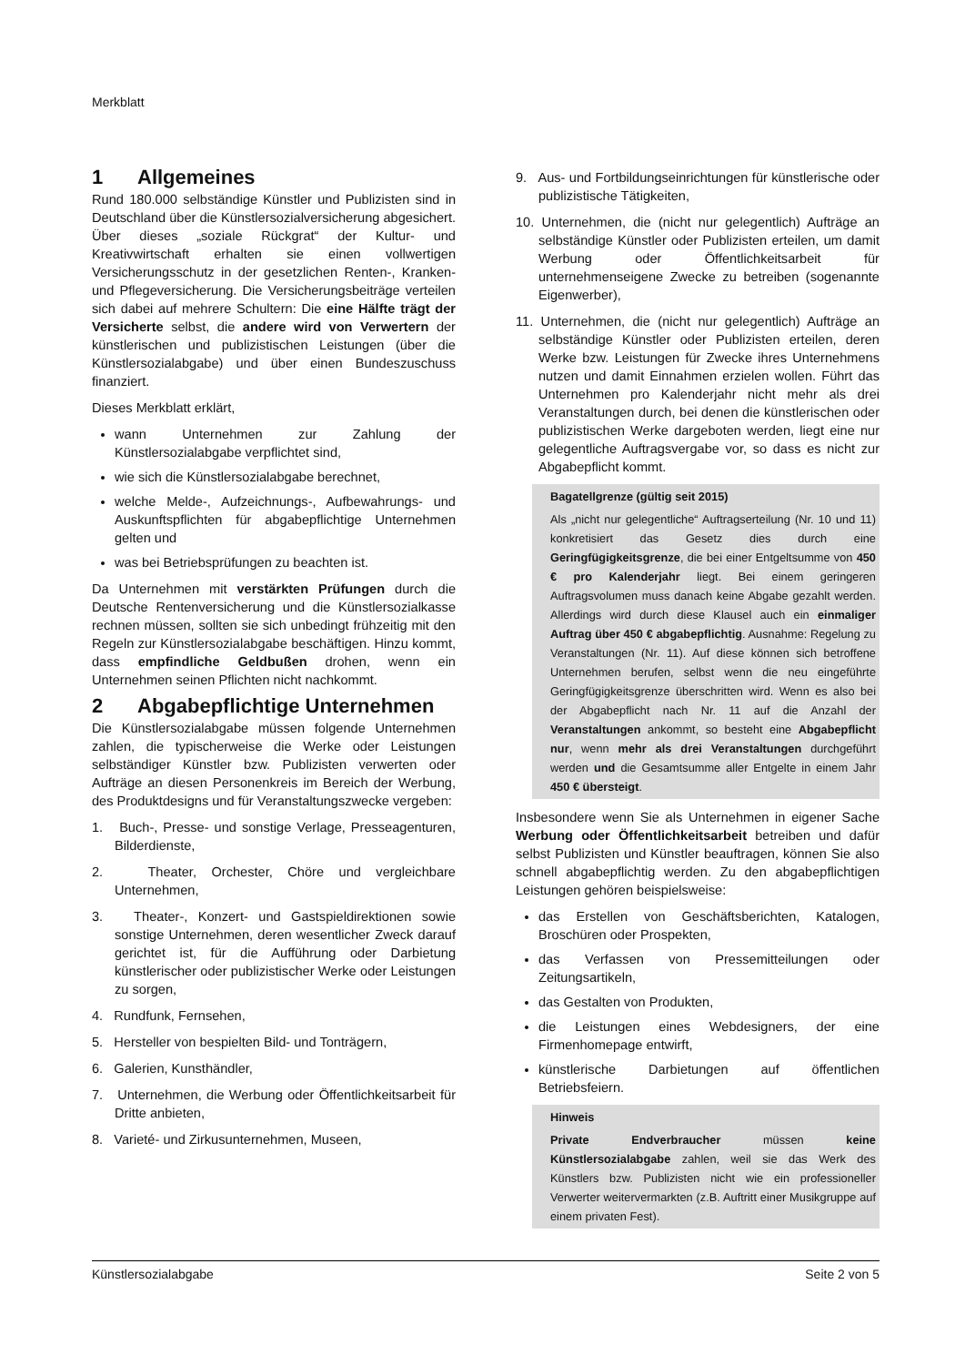Merkblatt
1 Allgemeines
Rund 180.000 selbständige Künstler und Publizisten sind in Deutschland über die Künstlersozialversicherung abgesichert. Über dieses „soziale Rückgrat“ der Kultur- und Kreativwirtschaft erhalten sie einen vollwertigen Versicherungsschutz in der gesetzlichen Renten-, Kranken- und Pflegeversicherung. Die Versicherungsbeiträge verteilen sich dabei auf mehrere Schultern: Die eine Hälfte trägt der Versicherte selbst, die andere wird von Verwertern der künstlerischen und publizistischen Leistungen (über die Künstlersozialabgabe) und über einen Bundeszuschuss finanziert.
Dieses Merkblatt erklärt,
wann Unternehmen zur Zahlung der Künstlersozialabgabe verpflichtet sind,
wie sich die Künstlersozialabgabe berechnet,
welche Melde-, Aufzeichnungs-, Aufbewahrungs- und Auskunftspflichten für abgabepflichtige Unternehmen gelten und
was bei Betriebsprüfungen zu beachten ist.
Da Unternehmen mit verstärkten Prüfungen durch die Deutsche Rentenversicherung und die Künstlersozialkasse rechnen müssen, sollten sie sich unbedingt frühzeitig mit den Regeln zur Künstlersozialabgabe beschäftigen. Hinzu kommt, dass empfindliche Geldbußen drohen, wenn ein Unternehmen seinen Pflichten nicht nachkommt.
2 Abgabepflichtige Unternehmen
Die Künstlersozialabgabe müssen folgende Unternehmen zahlen, die typischerweise die Werke oder Leistungen selbständiger Künstler bzw. Publizisten verwerten oder Aufträge an diesen Personenkreis im Bereich der Werbung, des Produktdesigns und für Veranstaltungszwecke vergeben:
1. Buch-, Presse- und sonstige Verlage, Presseagenturen, Bilderdienste,
2. Theater, Orchester, Chöre und vergleichbare Unternehmen,
3. Theater-, Konzert- und Gastspieldirektionen sowie sonstige Unternehmen, deren wesentlicher Zweck darauf gerichtet ist, für die Aufführung oder Darbietung künstlerischer oder publizistischer Werke oder Leistungen zu sorgen,
4. Rundfunk, Fernsehen,
5. Hersteller von bespielten Bild- und Tonträgern,
6. Galerien, Kunsthändler,
7. Unternehmen, die Werbung oder Öffentlichkeitsarbeit für Dritte anbieten,
8. Varieté- und Zirkusunternehmen, Museen,
9. Aus- und Fortbildungseinrichtungen für künstlerische oder publizistische Tätigkeiten,
10. Unternehmen, die (nicht nur gelegentlich) Aufträge an selbständige Künstler oder Publizisten erteilen, um damit Werbung oder Öffentlichkeitsarbeit für unternehmenseigene Zwecke zu betreiben (sogenannte Eigenwerber),
11. Unternehmen, die (nicht nur gelegentlich) Aufträge an selbständige Künstler oder Publizisten erteilen, deren Werke bzw. Leistungen für Zwecke ihres Unternehmens nutzen und damit Einnahmen erzielen wollen. Führt das Unternehmen pro Kalenderjahr nicht mehr als drei Veranstaltungen durch, bei denen die künstlerischen oder publizistischen Werke dargeboten werden, liegt eine nur gelegentliche Auftragsvergabe vor, so dass es nicht zur Abgabepflicht kommt.
Bagatellgrenze (gültig seit 2015)
Als „nicht nur gelegentliche“ Auftragserteilung (Nr. 10 und 11) konkretisiert das Gesetz dies durch eine Geringfügigkeitsgrenze, die bei einer Entgeltsumme von 450 € pro Kalenderjahr liegt. Bei einem geringeren Auftragsvolumen muss danach keine Abgabe gezahlt werden. Allerdings wird durch diese Klausel auch ein einmaliger Auftrag über 450 € abgabepflichtig. Ausnahme: Regelung zu Veranstaltungen (Nr. 11). Auf diese können sich betroffene Unternehmen berufen, selbst wenn die neu eingeführte Geringfügigkeitsgrenze überschritten wird. Wenn es also bei der Abgabepflicht nach Nr. 11 auf die Anzahl der Veranstaltungen ankommt, so besteht eine Abgabepflicht nur, wenn mehr als drei Veranstaltungen durchgeführt werden und die Gesamtsumme aller Entgelte in einem Jahr 450 € übersteigt.
Insbesondere wenn Sie als Unternehmen in eigener Sache Werbung oder Öffentlichkeitsarbeit betreiben und dafür selbst Publizisten und Künstler beauftragen, können Sie also schnell abgabepflichtig werden. Zu den abgabepflichtigen Leistungen gehören beispielsweise:
das Erstellen von Geschäftsberichten, Katalogen, Broschüren oder Prospekten,
das Verfassen von Pressemitteilungen oder Zeitungsartikeln,
das Gestalten von Produkten,
die Leistungen eines Webdesigners, der eine Firmenhomepage entwirft,
künstlerische Darbietungen auf öffentlichen Betriebsfeiern.
Hinweis
Private Endverbraucher müssen keine Künstlersozialabgabe zahlen, weil sie das Werk des Künstlers bzw. Publizisten nicht wie ein professioneller Verwerter weitervermarkten (z.B. Auftritt einer Musikgruppe auf einem privaten Fest).
Künstlersozialabgabe Seite 2 von 5